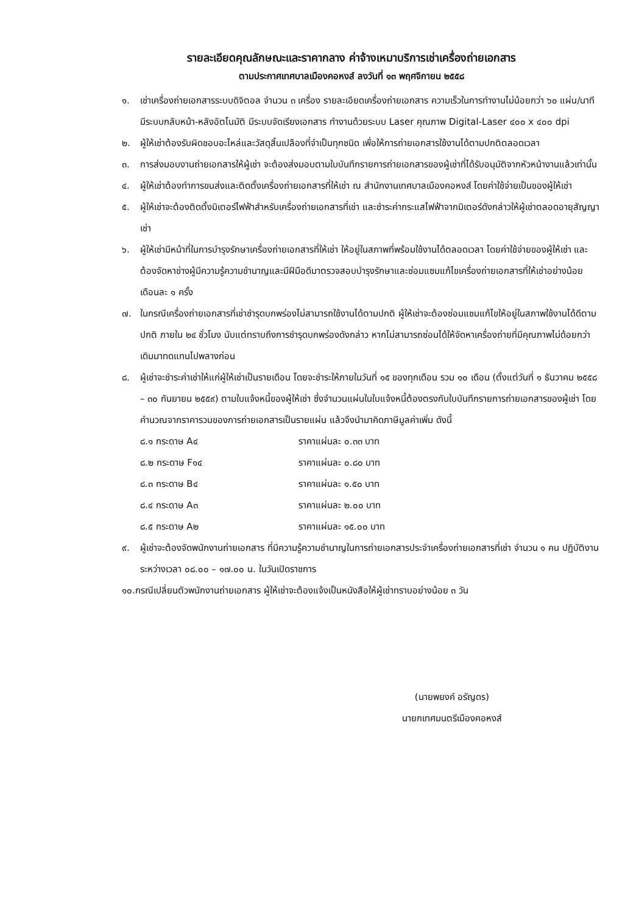รายละเอียดคุณลักษณะและราคากลาง ค่าจ้างเหมาบริการเช่าเครื่องถ่ายเอกสาร
ตามประกาศเทศบาลเมืองคอหงส์ ลงวันที่ ๑๓ พฤศจิกายน ๒๕๕๘
๑. เช่าเครื่องถ่ายเอกสารระบบดิจิตอล จำนวน ๓ เครื่อง รายละเอียดเครื่องถ่ายเอกสาร ความเร็วในการทำงานไม่น้อยกว่า ๖๐ แผ่น/นาที มีระบบกลับหน้า-หลังอัตโนมัติ มีระบบจัดเรียงเอกสาร ทำงานด้วยระบบ Laser คุณภาพ Digital-Laser ๔๐๐ x ๔๐๐ dpi
๒. ผู้ให้เช่าต้องรับผิดชอบอะไหล่และวัสดุสิ้นเปลืองที่จำเป็นทุกชนิด เพื่อให้การถ่ายเอกสารใช้งานได้ตามปกติตลอดเวลา
๓. การส่งมอบงานถ่ายเอกสารให้ผู้เช่า จะต้องส่งมอบตามใบบันทึกรายการถ่ายเอกสารของผู้เช่าที่ได้รับอนุมัติจากหัวหน้างานแล้วเท่านั้น
๔. ผู้ให้เช่าต้องทำการขนส่งและติดตั้งเครื่องถ่ายเอกสารที่ให้เช่า ณ สำนักงานเทศบาลเมืองคอหงส์ โดยค่าใช้จ่ายเป็นของผู้ให้เช่า
๕. ผู้ให้เช่าจะต้องติดตั้งมิเตอร์ไฟฟ้าสำหรับเครื่องถ่ายเอกสารที่เช่า และชำระค่ากระแสไฟฟ้าจากมิเตอร์ดังกล่าวให้ผู้เช่าตลอดอายุสัญญาเช่า
๖. ผู้ให้เช่ามีหน้าที่ในการบำรุงรักษาเครื่องถ่ายเอกสารที่ให้เช่า ให้อยู่ในสภาพที่พร้อมใช้งานได้ตลอดเวลา โดยค่าใช้จ่ายของผู้ให้เช่า และต้องจัดหาช่างผู้มีความรู้ความชำนาญและมีฝีมือดีมาตรวจสอบบำรุงรักษาและซ่อมแซมแก้ไขเครื่องถ่ายเอกสารที่ให้เช่าอย่างน้อยเดือนละ ๑ ครั้ง
๗. ในกรณีเครื่องถ่ายเอกสารที่เช่าชำรุดบกพร่องไม่สามารถใช้งานได้ตามปกติ ผู้ให้เช่าจะต้องซ่อมแซมแก้ไขให้อยู่ในสภาพใช้งานได้ดีตามปกติ ภายใน ๒๔ ชั่วโมง นับแต่ทราบถึงการชำรุดบกพร่องดังกล่าว หากไม่สามารถซ่อมได้ให้จัดหาเครื่องถ่ายที่มีคุณภาพไม่ด้อยกว่าเดิมมาทดแทนไปพลางก่อน
๘. ผู้เช่าจะชำระค่าเช่าให้แก่ผู้ให้เช่าเป็นรายเดือน โดยจะชำระให้ภายในวันที่ ๑๕ ของทุกเดือน รวม ๑๐ เดือน (ตั้งแต่วันที่ ๑ ธันวาคม ๒๕๕๘ – ๓๐ กันยายน ๒๕๕๙) ตามใบแจ้งหนี้ของผู้ให้เช่า ซึ่งจำนวนแผ่นในใบแจ้งหนี้ต้องตรงกับใบบันทึกรายการถ่ายเอกสารของผู้เช่า โดยคำนวณจากราคารวมของการถ่ายเอกสารเป็นรายแผ่น แล้วจึงนำมาคิดภาษีมูลค่าเพิ่ม ดังนี้
๘.๑ กระดาษ A๔ ราคาแผ่นละ ๐.๓๓ บาท
๘.๒ กระดาษ F๑๔ ราคาแผ่นละ ๐.๘๐ บาท
๘.๓ กระดาษ B๔ ราคาแผ่นละ ๑.๕๐ บาท
๘.๔ กระดาษ A๓ ราคาแผ่นละ ๒.๐๐ บาท
๘.๕ กระดาษ A๒ ราคาแผ่นละ ๑๕.๐๐ บาท
๙. ผู้เช่าจะต้องจัดพนักงานถ่ายเอกสาร ที่มีความรู้ความชำนาญในการถ่ายเอกสารประจำเครื่องถ่ายเอกสารที่เช่า จำนวน ๑ คน ปฏิบัติงานระหว่างเวลา ๐๘.๐๐ – ๑๗.๐๐ น. ในวันเปิดราชการ
๑๐.กรณีเปลี่ยนตัวพนักงานถ่ายเอกสาร ผู้ให้เช่าจะต้องแจ้งเป็นหนังสือให้ผู้เช่าทราบอย่างน้อย ๓ วัน
(นายพยงค์ อรัญดร)
นายกเทศมนตรีเมืองคอหงส์